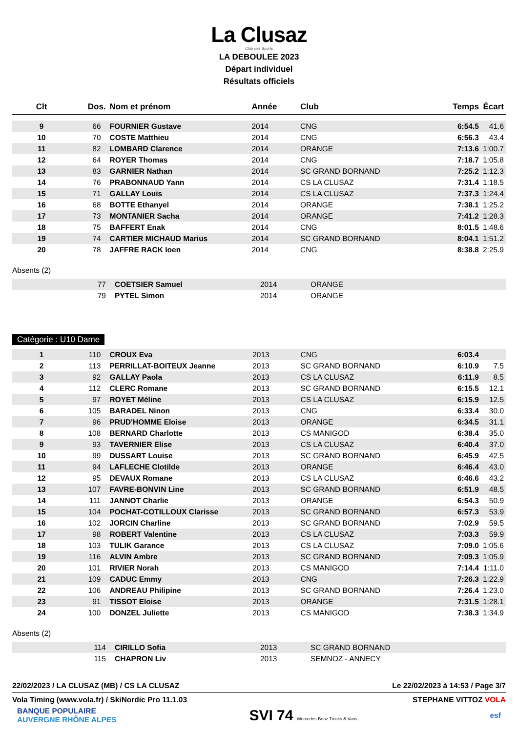La Clusaz
Club des Sports
LA DEBOULEE 2023
Départ individuel
Résultats officiels
| Clt | Dos. | Nom et prénom | Année | Club | Temps | Écart |
| --- | --- | --- | --- | --- | --- | --- |
| 9 | 66 | FOURNIER Gustave | 2014 | CNG | 6:54.5 | 41.6 |
| 10 | 70 | COSTE Matthieu | 2014 | CNG | 6:56.3 | 43.4 |
| 11 | 82 | LOMBARD Clarence | 2014 | ORANGE | 7:13.6 | 1:00.7 |
| 12 | 64 | ROYER Thomas | 2014 | CNG | 7:18.7 | 1:05.8 |
| 13 | 83 | GARNIER Nathan | 2014 | SC GRAND BORNAND | 7:25.2 | 1:12.3 |
| 14 | 76 | PRABONNAUD Yann | 2014 | CS LA CLUSAZ | 7:31.4 | 1:18.5 |
| 15 | 71 | GALLAY Louis | 2014 | CS LA CLUSAZ | 7:37.3 | 1:24.4 |
| 16 | 68 | BOTTE Ethanyel | 2014 | ORANGE | 7:38.1 | 1:25.2 |
| 17 | 73 | MONTANIER Sacha | 2014 | ORANGE | 7:41.2 | 1:28.3 |
| 18 | 75 | BAFFERT Enak | 2014 | CNG | 8:01.5 | 1:48.6 |
| 19 | 74 | CARTIER MICHAUD Marius | 2014 | SC GRAND BORNAND | 8:04.1 | 1:51.2 |
| 20 | 78 | JAFFRE RACK Ioen | 2014 | CNG | 8:38.8 | 2:25.9 |
Absents (2)
| | 77 | COETSIER Samuel | 2014 | ORANGE | | |
| | 79 | PYTEL Simon | 2014 | ORANGE | | |
Catégorie : U10 Dame
| 1 | 110 | CROUX Eva | 2013 | CNG | 6:03.4 | |
| 2 | 113 | PERRILLAT-BOITEUX Jeanne | 2013 | SC GRAND BORNAND | 6:10.9 | 7.5 |
| 3 | 92 | GALLAY Paola | 2013 | CS LA CLUSAZ | 6:11.9 | 8.5 |
| 4 | 112 | CLERC Romane | 2013 | SC GRAND BORNAND | 6:15.5 | 12.1 |
| 5 | 97 | ROYET Méline | 2013 | CS LA CLUSAZ | 6:15.9 | 12.5 |
| 6 | 105 | BARADEL Ninon | 2013 | CNG | 6:33.4 | 30.0 |
| 7 | 96 | PRUD'HOMME Eloise | 2013 | ORANGE | 6:34.5 | 31.1 |
| 8 | 108 | BERNARD Charlotte | 2013 | CS MANIGOD | 6:38.4 | 35.0 |
| 9 | 93 | TAVERNIER Elise | 2013 | CS LA CLUSAZ | 6:40.4 | 37.0 |
| 10 | 99 | DUSSART Louise | 2013 | SC GRAND BORNAND | 6:45.9 | 42.5 |
| 11 | 94 | LAFLECHE Clotilde | 2013 | ORANGE | 6:46.4 | 43.0 |
| 12 | 95 | DEVAUX Romane | 2013 | CS LA CLUSAZ | 6:46.6 | 43.2 |
| 13 | 107 | FAVRE-BONVIN Line | 2013 | SC GRAND BORNAND | 6:51.9 | 48.5 |
| 14 | 111 | JANNOT Charlie | 2013 | ORANGE | 6:54.3 | 50.9 |
| 15 | 104 | POCHAT-COTILLOUX Clarisse | 2013 | SC GRAND BORNAND | 6:57.3 | 53.9 |
| 16 | 102 | JORCIN Charline | 2013 | SC GRAND BORNAND | 7:02.9 | 59.5 |
| 17 | 98 | ROBERT Valentine | 2013 | CS LA CLUSAZ | 7:03.3 | 59.9 |
| 18 | 103 | TULIK Garance | 2013 | CS LA CLUSAZ | 7:09.0 | 1:05.6 |
| 19 | 116 | ALVIN Ambre | 2013 | SC GRAND BORNAND | 7:09.3 | 1:05.9 |
| 20 | 101 | RIVIER Norah | 2013 | CS MANIGOD | 7:14.4 | 1:11.0 |
| 21 | 109 | CADUC Emmy | 2013 | CNG | 7:26.3 | 1:22.9 |
| 22 | 106 | ANDREAU Philipine | 2013 | SC GRAND BORNAND | 7:26.4 | 1:23.0 |
| 23 | 91 | TISSOT Eloise | 2013 | ORANGE | 7:31.5 | 1:28.1 |
| 24 | 100 | DONZEL Juliette | 2013 | CS MANIGOD | 7:38.3 | 1:34.9 |
Absents (2)
| | 114 | CIRILLO Sofia | 2013 | SC GRAND BORNAND | | |
| | 115 | CHAPRON Liv | 2013 | SEMNOZ - ANNECY | | |
22/02/2023 / LA CLUSAZ (MB) / CS LA CLUSAZ Le 22/02/2023 à 14:53 / Page 3/7
Vola Timing (www.vola.fr) / SkiNordic Pro 11.1.03 STEPHANE VITTOZ VOLA
BANQUE POPULAIRE
AUVERGNE RHÔNE ALPES SVI 74 Mercedes-Benz Trucks & Vans esf